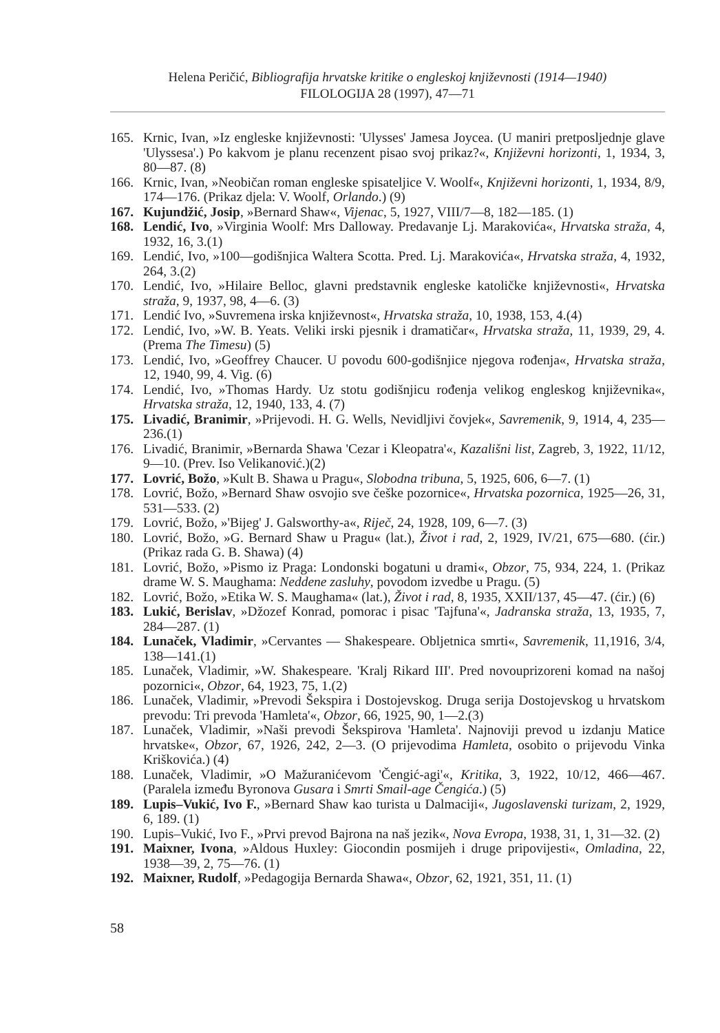Helena Peričić, Bibliografija hrvatske kritike o engleskoj književnosti (1914—1940)
FILOLOGIJA 28 (1997), 47—71
165. Krnic, Ivan, »Iz engleske književnosti: 'Ulysses' Jamesa Joycea. (U maniri pretposljednje glave 'Ulyssesa'.) Po kakvom je planu recenzent pisao svoj prikaz?«, Književni horizonti, 1, 1934, 3, 80—87. (8)
166. Krnic, Ivan, »Neobičan roman engleske spisateljice V. Woolf«, Književni horizonti, 1, 1934, 8/9, 174—176. (Prikaz djela: V. Woolf, Orlando.) (9)
167. Kujundžić, Josip, »Bernard Shaw«, Vijenac, 5, 1927, VIII/7—8, 182—185. (1)
168. Lendić, Ivo, »Virginia Woolf: Mrs Dalloway. Predavanje Lj. Marakovića«, Hrvatska straža, 4, 1932, 16, 3.(1)
169. Lendić, Ivo, »100—godišnjica Waltera Scotta. Pred. Lj. Marakovića«, Hrvatska straža, 4, 1932, 264, 3.(2)
170. Lendić, Ivo, »Hilaire Belloc, glavni predstavnik engleske katoličke književnosti«, Hrvatska straža, 9, 1937, 98, 4—6. (3)
171. Lendić Ivo, »Suvremena irska književnost«, Hrvatska straža, 10, 1938, 153, 4.(4)
172. Lendić, Ivo, »W. B. Yeats. Veliki irski pjesnik i dramatičar«, Hrvatska straža, 11, 1939, 29, 4. (Prema The Timesu) (5)
173. Lendić, Ivo, »Geoffrey Chaucer. U povodu 600-godišnjice njegova rođenja«, Hrvatska straža, 12, 1940, 99, 4. Vig. (6)
174. Lendić, Ivo, »Thomas Hardy. Uz stotu godišnjicu rođenja velikog engleskog književnika«, Hrvatska straža, 12, 1940, 133, 4. (7)
175. Livadić, Branimir, »Prijevodi. H. G. Wells, Nevidljivi čovjek«, Savremenik, 9, 1914, 4, 235—236.(1)
176. Livadić, Branimir, »Bernarda Shawa 'Cezar i Kleopatra'«, Kazališni list, Zagreb, 3, 1922, 11/12, 9—10. (Prev. Iso Velikanović.)(2)
177. Lovrić, Božo, »Kult B. Shawa u Pragu«, Slobodna tribuna, 5, 1925, 606, 6—7. (1)
178. Lovrić, Božo, »Bernard Shaw osvojio sve češke pozornice«, Hrvatska pozornica, 1925—26, 31, 531—533. (2)
179. Lovrić, Božo, »'Bijeg' J. Galsworthy-a«, Riječ, 24, 1928, 109, 6—7. (3)
180. Lovrić, Božo, »G. Bernard Shaw u Pragu« (lat.), Život i rad, 2, 1929, IV/21, 675—680. (ćir.) (Prikaz rada G. B. Shawa) (4)
181. Lovrić, Božo, »Pismo iz Praga: Londonski bogatuni u drami«, Obzor, 75, 934, 224, 1. (Prikaz drame W. S. Maughama: Neddene zasluhy, povodom izvedbe u Pragu. (5)
182. Lovrić, Božo, »Etika W. S. Maughama« (lat.), Život i rad, 8, 1935, XXII/137, 45—47. (ćir.) (6)
183. Lukić, Berislav, »Džozef Konrad, pomorac i pisac 'Tajfuna'«, Jadranska straža, 13, 1935, 7, 284—287. (1)
184. Lunaček, Vladimir, »Cervantes — Shakespeare. Obljetnica smrti«, Savremenik, 11,1916, 3/4, 138—141.(1)
185. Lunaček, Vladimir, »W. Shakespeare. 'Kralj Rikard III'. Pred novouprizoreni komad na našoj pozornici«, Obzor, 64, 1923, 75, 1.(2)
186. Lunaček, Vladimir, »Prevodi Šekspira i Dostojevskog. Druga serija Dostojevskog u hrvatskom prevodu: Tri prevoda 'Hamleta'«, Obzor, 66, 1925, 90, 1—2.(3)
187. Lunaček, Vladimir, »Naši prevodi Šekspirova 'Hamleta'. Najnoviji prevod u izdanju Matice hrvatske«, Obzor, 67, 1926, 242, 2—3. (O prijevodima Hamleta, osobito o prijevodu Vinka Kriškovića.) (4)
188. Lunaček, Vladimir, »O Mažuranićevom 'Čengić-agi'«, Kritika, 3, 1922, 10/12, 466—467. (Paralela između Byronova Gusara i Smrti Smail-age Čengića.) (5)
189. Lupis–Vukić, Ivo F., »Bernard Shaw kao turista u Dalmaciji«, Jugoslavenski turizam, 2, 1929, 6, 189. (1)
190. Lupis–Vukić, Ivo F., »Prvi prevod Bajrona na naš jezik«, Nova Evropa, 1938, 31, 1, 31—32. (2)
191. Maixner, Ivona, »Aldous Huxley: Giocondin posmijeh i druge pripovijesti«, Omladina, 22, 1938—39, 2, 75—76. (1)
192. Maixner, Rudolf, »Pedagogija Bernarda Shawa«, Obzor, 62, 1921, 351, 11. (1)
58